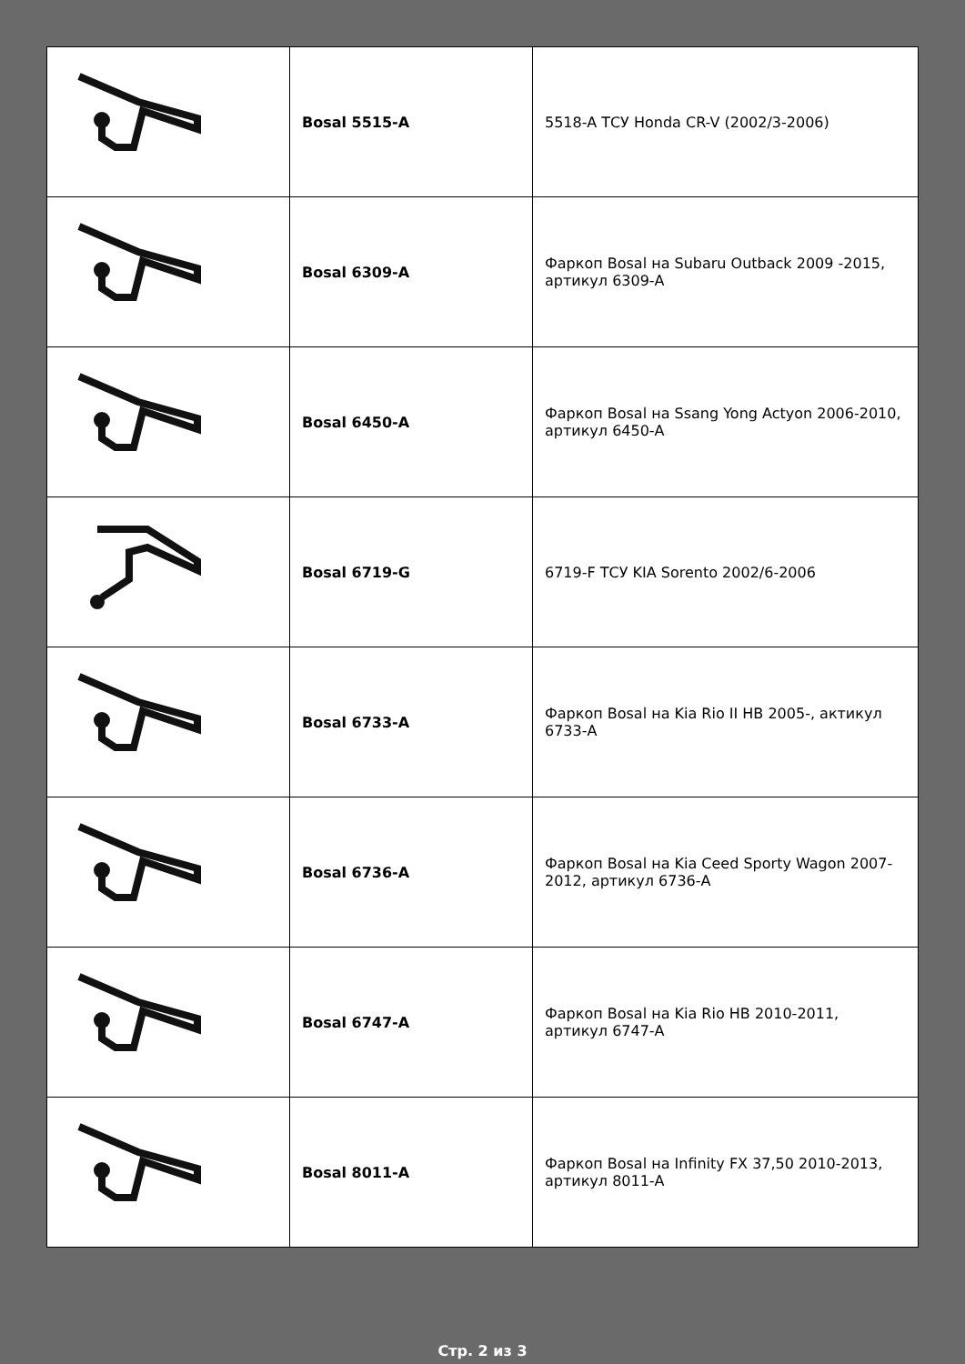| | Bosal 5515-A | 5518-A ТСУ Honda CR-V (2002/3-2006) |
| | Bosal 6309-A | Фаркоп Bosal на Subaru Outback 2009 -2015, артикул 6309-A |
| | Bosal 6450-A | Фаркоп Bosal на Ssang Yong Actyon 2006-2010, артикул 6450-A |
| | Bosal 6719-G | 6719-F ТСУ KIA Sorento 2002/6-2006 |
| | Bosal 6733-A | Фаркоп Bosal на Kia Rio II HB 2005-, актикул 6733-A |
| | Bosal 6736-A | Фаркоп Bosal на Kia Ceed Sporty Wagon 2007-2012, артикул 6736-A |
| | Bosal 6747-A | Фаркоп Bosal на Kia Rio HB 2010-2011, артикул 6747-A |
| | Bosal 8011-A | Фаркоп Bosal на Infinity FX 37,50 2010-2013, артикул 8011-A |
Стр. 2 из 3